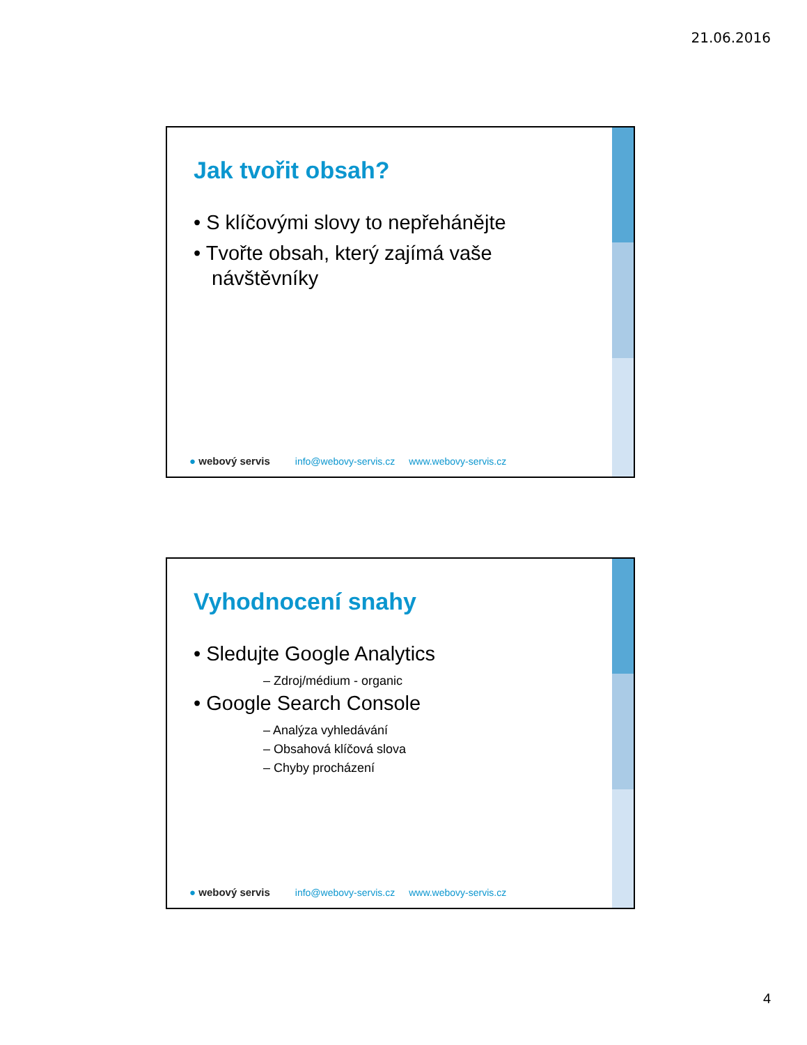21.06.2016
Jak tvořit obsah?
• S klíčovými slovy to nepřehánějte
• Tvořte obsah, který zajímá vaše návštěvníky
● webový servis info@webovy-servis.cz www.webovy-servis.cz
Vyhodnocení snahy
• Sledujte Google Analytics
– Zdroj/médium - organic
• Google Search Console
– Analýza vyhledávání
– Obsahová klíčová slova
– Chyby procházení
● webový servis info@webovy-servis.cz www.webovy-servis.cz
4